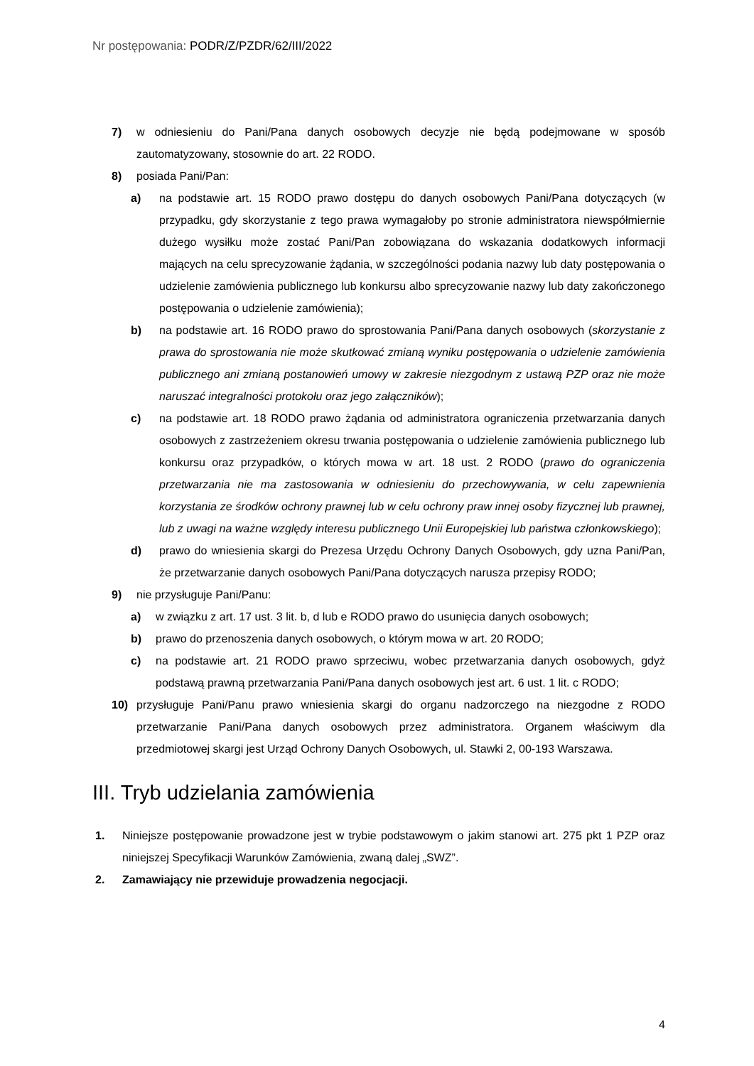Nr postępowania: PODR/Z/PZDR/62/III/2022
7) w odniesieniu do Pani/Pana danych osobowych decyzje nie będą podejmowane w sposób zautomatyzowany, stosownie do art. 22 RODO.
8) posiada Pani/Pan:
a) na podstawie art. 15 RODO prawo dostępu do danych osobowych Pani/Pana dotyczących (w przypadku, gdy skorzystanie z tego prawa wymagałoby po stronie administratora niewspółmiernie dużego wysiłku może zostać Pani/Pan zobowiązana do wskazania dodatkowych informacji mających na celu sprecyzowanie żądania, w szczególności podania nazwy lub daty postępowania o udzielenie zamówienia publicznego lub konkursu albo sprecyzowanie nazwy lub daty zakończonego postępowania o udzielenie zamówienia);
b) na podstawie art. 16 RODO prawo do sprostowania Pani/Pana danych osobowych (skorzystanie z prawa do sprostowania nie może skutkować zmianą wyniku postępowania o udzielenie zamówienia publicznego ani zmianą postanowień umowy w zakresie niezgodnym z ustawą PZP oraz nie może naruszać integralności protokołu oraz jego załączników);
c) na podstawie art. 18 RODO prawo żądania od administratora ograniczenia przetwarzania danych osobowych z zastrzeżeniem okresu trwania postępowania o udzielenie zamówienia publicznego lub konkursu oraz przypadków, o których mowa w art. 18 ust. 2 RODO (prawo do ograniczenia przetwarzania nie ma zastosowania w odniesieniu do przechowywania, w celu zapewnienia korzystania ze środków ochrony prawnej lub w celu ochrony praw innej osoby fizycznej lub prawnej, lub z uwagi na ważne względy interesu publicznego Unii Europejskiej lub państwa członkowskiego);
d) prawo do wniesienia skargi do Prezesa Urzędu Ochrony Danych Osobowych, gdy uzna Pani/Pan, że przetwarzanie danych osobowych Pani/Pana dotyczących narusza przepisy RODO;
9) nie przysługuje Pani/Panu:
a) w związku z art. 17 ust. 3 lit. b, d lub e RODO prawo do usunięcia danych osobowych;
b) prawo do przenoszenia danych osobowych, o którym mowa w art. 20 RODO;
c) na podstawie art. 21 RODO prawo sprzeciwu, wobec przetwarzania danych osobowych, gdyż podstawą prawną przetwarzania Pani/Pana danych osobowych jest art. 6 ust. 1 lit. c RODO;
10) przysługuje Pani/Panu prawo wniesienia skargi do organu nadzorczego na niezgodne z RODO przetwarzanie Pani/Pana danych osobowych przez administratora. Organem właściwym dla przedmiotowej skargi jest Urząd Ochrony Danych Osobowych, ul. Stawki 2, 00-193 Warszawa.
III. Tryb udzielania zamówienia
1. Niniejsze postępowanie prowadzone jest w trybie podstawowym o jakim stanowi art. 275 pkt 1 PZP oraz niniejszej Specyfikacji Warunków Zamówienia, zwaną dalej „SWZ”.
2. Zamawiający nie przewiduje prowadzenia negocjacji.
4